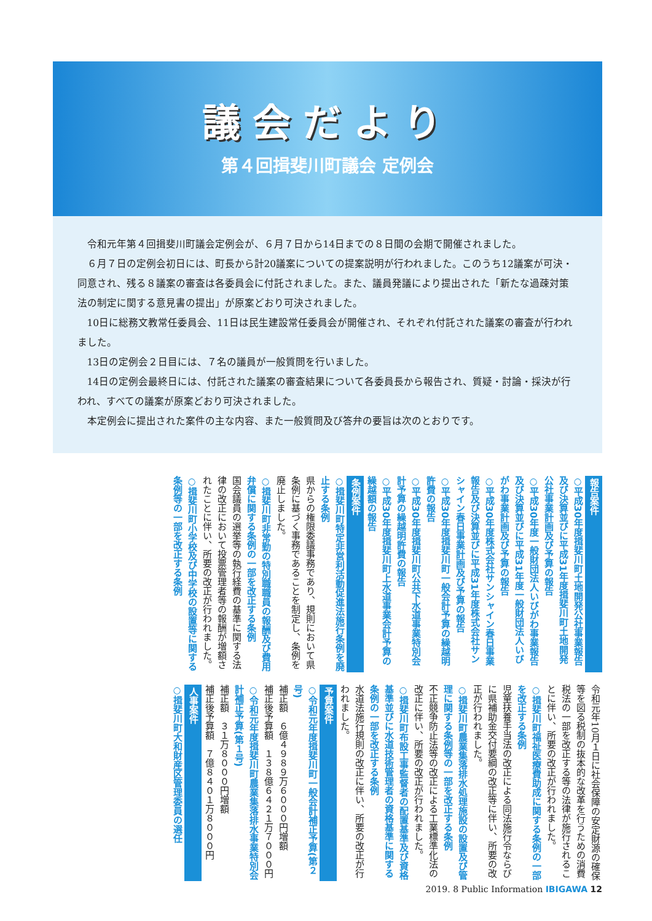議会だより
第４回揖斐川町議会 定例会
令和元年第４回揖斐川町議会定例会が、６月７日から14日までの８日間の会期で開催されました。
６月７日の定例会初日には、町長から計20議案についての提案説明が行われました。このうち12議案が可決・同意され、残る８議案の審査は各委員会に付託されました。また、議員発議により提出された「新たな過疎対策法の制定に関する意見書の提出」が原案どおり可決されました。
10日に総務文教常任委員会、11日は民生建設常任委員会が開催され、それぞれ付託された議案の審査が行われました。
13日の定例会２日目には、７名の議員が一般質問を行いました。
14日の定例会最終日には、付託された議案の審査結果について各委員長から報告され、質疑・討論・採決が行われ、すべての議案が原案どおり可決されました。
本定例会に提出された案件の主な内容、また一般質問及び答弁の要旨は次のとおりです。
報告案件
○平成30年度揖斐川町土地開発公社事業報告及び決算並びに平成31年度揖斐川町土地開発公社事業計画及び予算の報告
○平成30年度一般財団法人いびがわ事業報告及び決算並びに平成31年度一般財団法人いびがわ事業計画及び予算の報告
○平成30年度株式会社サンシャイン春日事業報告及び決算並びに平成31年度株式会社サンシャイン春日事業計画及び予算の報告
○平成30年度揖斐川町一般会計予算の繰越明許費の報告
○平成30年度揖斐川町公共下水道事業特別会計予算の繰越明許費の報告
○平成30年度揖斐川町上水道事業会計予算の繰越額の報告
条例案件
○揖斐川町特定非営利活動促進法施行条例を廃止する条例
県からの権限委議事務であり、規則において県条例に基づく事務であることを制定し、条例を廃止しました。
○揖斐川町非常勤の特別職職員の報酬及び費用弁償に関する条例の一部を改正する条例
国会議員の選挙等の執行経費の基準に関する法律の改正において投票管理者等の報酬が増額されたことに伴い、所要の改正が行われました。
○揖斐川町小学校及び中学校の設置等に関する条例等の一部を改正する条例
令和元年10月１日に社会保障の安定財源の確保等を図る税制の抜本的な改革を行うための消費税法の一部を改正する等の法律が施行されることに伴い、所要の改正が行われました。
○揖斐川町福祉医療費助成に関する条例の一部を改正する条例
児童扶養手当法の改正による同法施行令ならびに県補助金交付要綱の改正等に伴い、所要の改正が行われました。
○揖斐川町農業集落排水処理施設の設置及び管理に関する条例等の一部を改正する条例
不正競争防止法等の改正による工業標準化法の改正に伴い、所要の改正が行われました。
○揖斐川町布設工事監督者の配置基準及び資格基準並びに水道技術管理者の資格基準に関する条例の一部を改正する条例
水道法施行規則の改正に伴い、所要の改正が行われました。
予算案件
○令和元年度揖斐川町一般会計補正予算(第２号)
補正額　６億４９８９万６０００円増額
補正後予算額　１３８億６４２１万７０００円
○令和元年度揖斐川町農業集落排水事業特別会計補正予算(第１号)
補正額　３１万８０００円増額
補正後予算額　７億８４０１万８０００円
人事案件
○揖斐川町大和財産区管理委員の選任
2019. 8 Public Information IBIGAWA 12